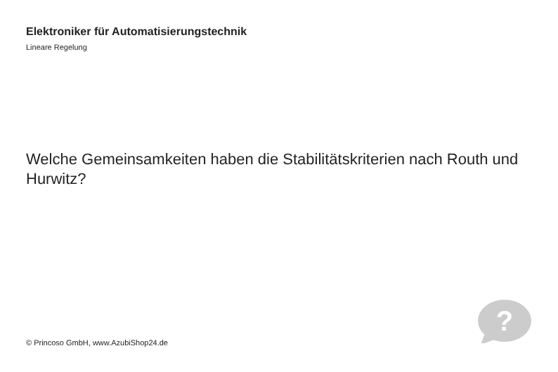Elektroniker für Automatisierungstechnik
Lineare Regelung
Welche Gemeinsamkeiten haben die Stabilitätskriterien nach Routh und Hurwitz?
© Princoso GmbH, www.AzubiShop24.de
?